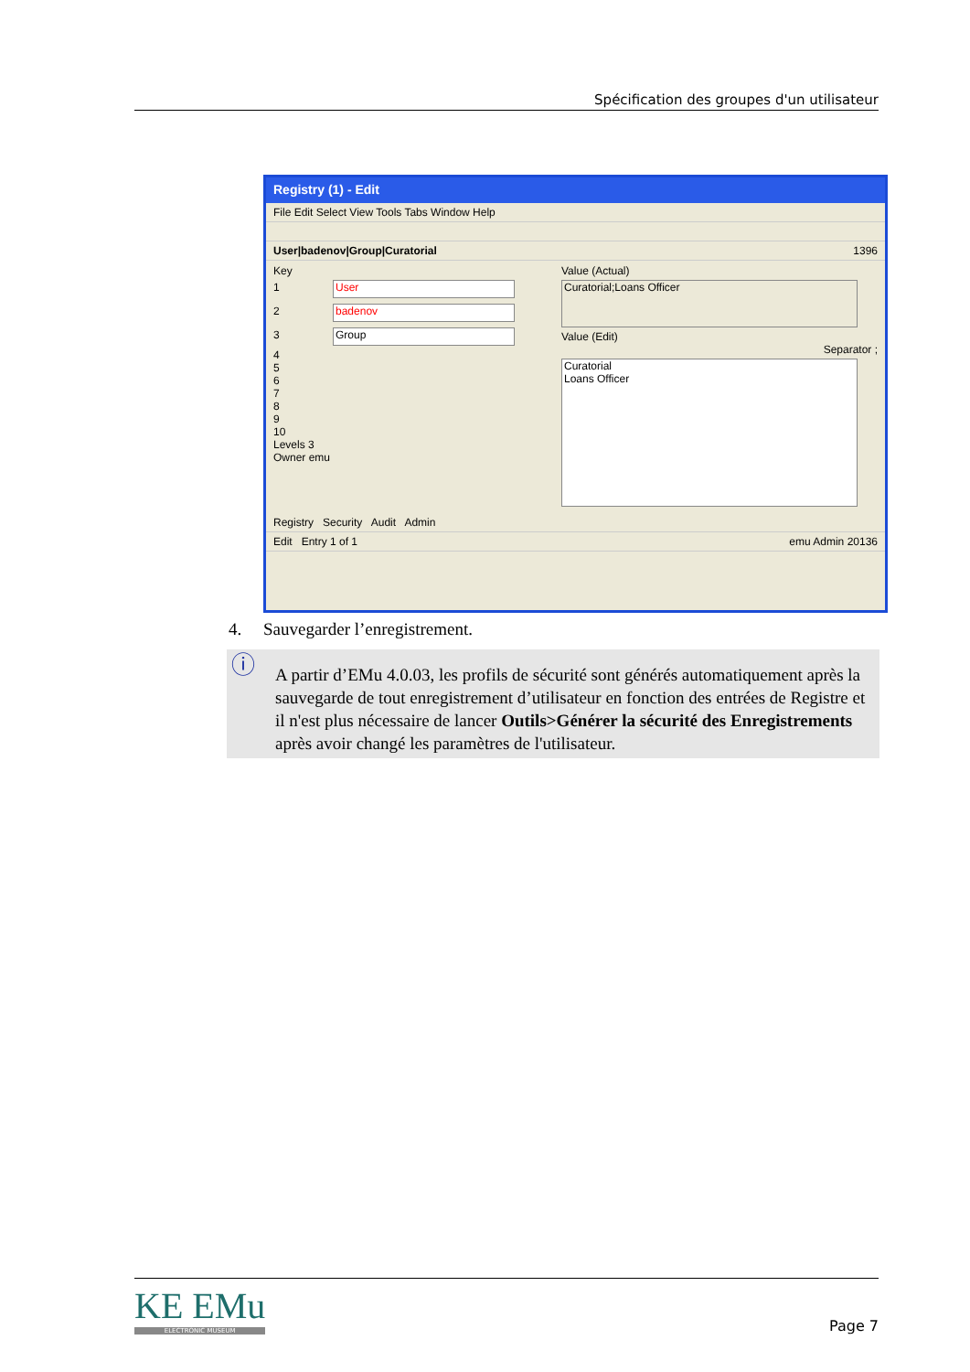Spécification des groupes d'un utilisateur
Registry (1) - Edit
File Edit Select View Tools Tabs Window Help
User|badenov|Group|Curatorial 1396
Key
1 User
2 badenov
3 Group
4
5
6
7
8
9
10
Levels 3
Owner emu
Value (Actual)
Curatorial;Loans Officer
Value (Edit)
Separator ;
Curatorial
Loans Officer
Registry Security Audit Admin
Edit Entry 1 of 1 emu Admin 20136
4. Sauvegarder l’enregistrement.
ⓘ A partir d’EMu 4.0.03, les profils de sécurité sont générés automatiquement après la sauvegarde de tout enregistrement d’utilisateur en fonction des entrées de Registre et il n'est plus nécessaire de lancer Outils>Générer la sécurité des Enregistrements après avoir changé les paramètres de l'utilisateur.
KE EMu
ELECTRONIC MUSEUM
Page 7